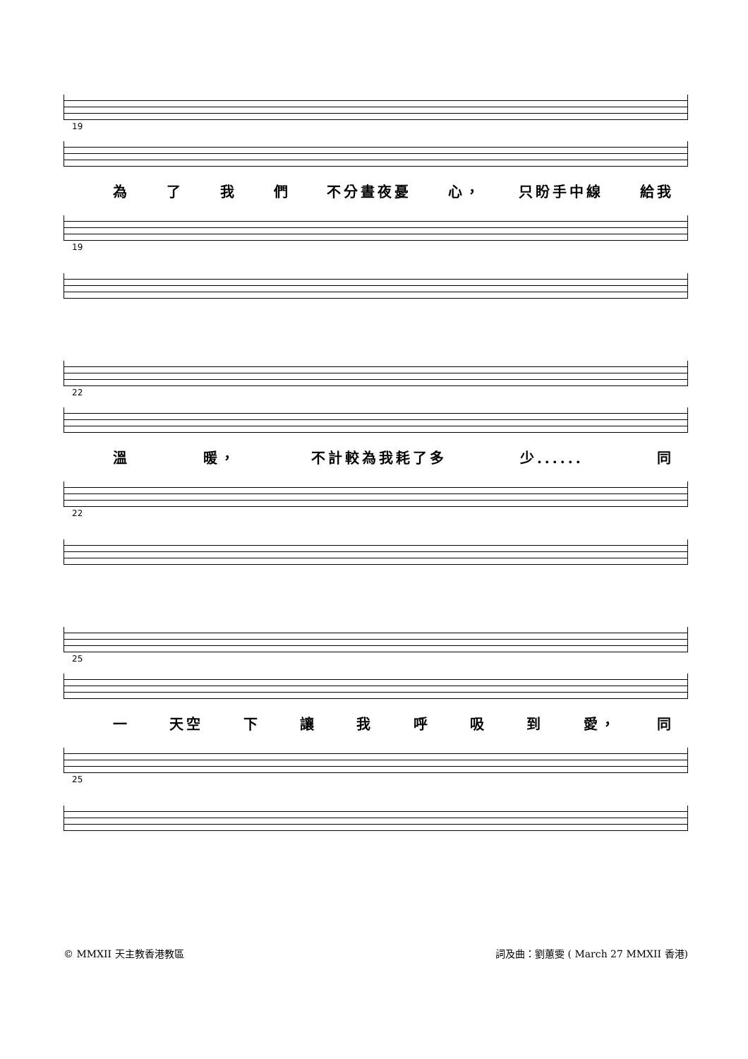19
為了我們 不分晝夜憂 心， 只盼手中線 給我
19
22
溫 暖， 不計較為我耗了多 少...... 同
22
25
一 天空 下讓我呼吸到 愛， 同
25
© MMXII 天主教香港教區 詞及曲：劉蕙雯 ( March 27 MMXII 香港)